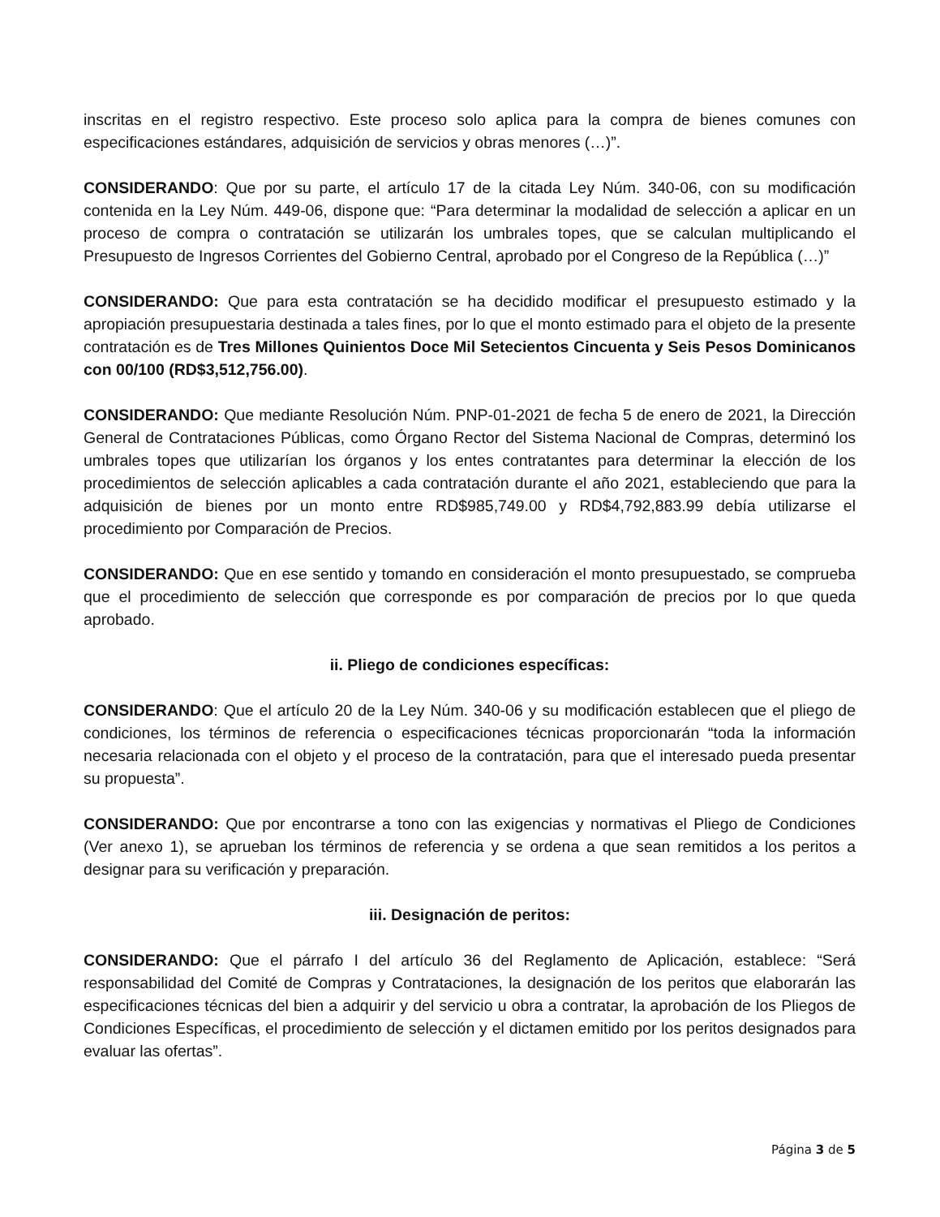inscritas en el registro respectivo. Este proceso solo aplica para la compra de bienes comunes con especificaciones estándares, adquisición de servicios y obras menores (…)”.
CONSIDERANDO: Que por su parte, el artículo 17 de la citada Ley Núm. 340-06, con su modificación contenida en la Ley Núm. 449-06, dispone que: “Para determinar la modalidad de selección a aplicar en un proceso de compra o contratación se utilizarán los umbrales topes, que se calculan multiplicando el Presupuesto de Ingresos Corrientes del Gobierno Central, aprobado por el Congreso de la República (…)”
CONSIDERANDO: Que para esta contratación se ha decidido modificar el presupuesto estimado y la apropiación presupuestaria destinada a tales fines, por lo que el monto estimado para el objeto de la presente contratación es de Tres Millones Quinientos Doce Mil Setecientos Cincuenta y Seis Pesos Dominicanos con 00/100 (RD$3,512,756.00).
CONSIDERANDO: Que mediante Resolución Núm. PNP-01-2021 de fecha 5 de enero de 2021, la Dirección General de Contrataciones Públicas, como Órgano Rector del Sistema Nacional de Compras, determinó los umbrales topes que utilizarían los órganos y los entes contratantes para determinar la elección de los procedimientos de selección aplicables a cada contratación durante el año 2021, estableciendo que para la adquisición de bienes por un monto entre RD$985,749.00 y RD$4,792,883.99 debía utilizarse el procedimiento por Comparación de Precios.
CONSIDERANDO: Que en ese sentido y tomando en consideración el monto presupuestado, se comprueba que el procedimiento de selección que corresponde es por comparación de precios por lo que queda aprobado.
ii. Pliego de condiciones específicas:
CONSIDERANDO: Que el artículo 20 de la Ley Núm. 340-06 y su modificación establecen que el pliego de condiciones, los términos de referencia o especificaciones técnicas proporcionarán “toda la información necesaria relacionada con el objeto y el proceso de la contratación, para que el interesado pueda presentar su propuesta”.
CONSIDERANDO: Que por encontrarse a tono con las exigencias y normativas el Pliego de Condiciones (Ver anexo 1), se aprueban los términos de referencia y se ordena a que sean remitidos a los peritos a designar para su verificación y preparación.
iii. Designación de peritos:
CONSIDERANDO: Que el párrafo I del artículo 36 del Reglamento de Aplicación, establece: “Será responsabilidad del Comité de Compras y Contrataciones, la designación de los peritos que elaborarán las especificaciones técnicas del bien a adquirir y del servicio u obra a contratar, la aprobación de los Pliegos de Condiciones Específicas, el procedimiento de selección y el dictamen emitido por los peritos designados para evaluar las ofertas”.
Página 3 de 5